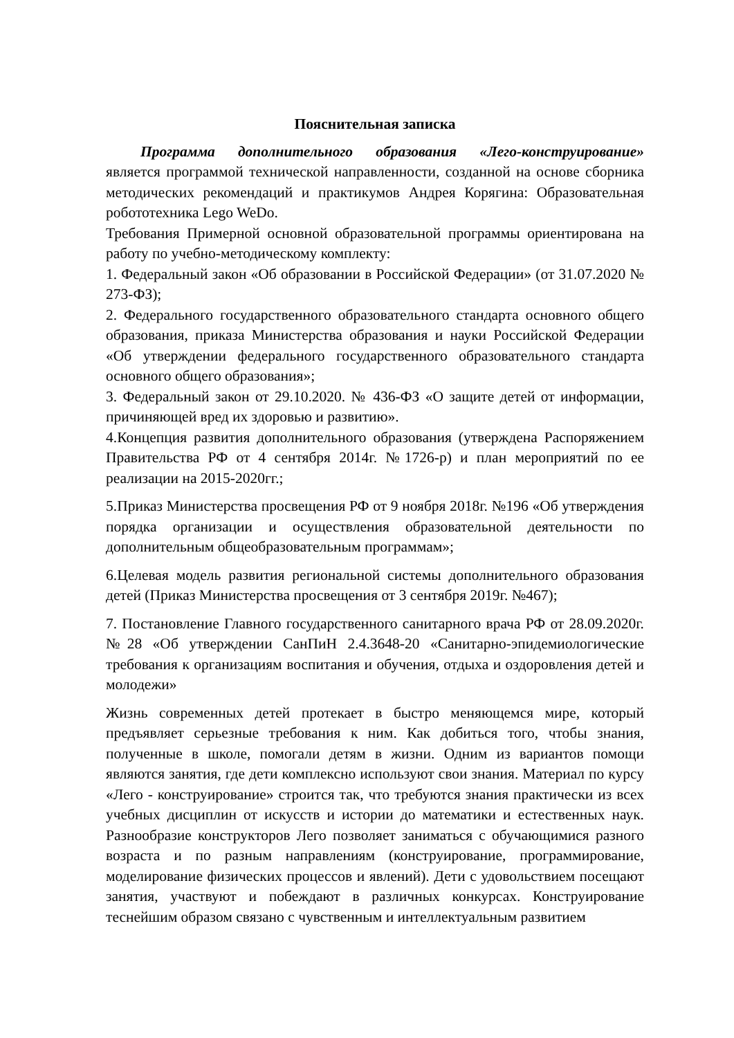Пояснительная записка
Программа дополнительного образования «Лего-конструирование» является программой технической направленности, созданной на основе сборника методических рекомендаций и практикумов Андрея Корягина: Образовательная робототехника Lego WeDo.
Требования Примерной основной образовательной программы ориентирована на работу по учебно-методическому комплекту:
1. Федеральный закон «Об образовании в Российской Федерации» (от 31.07.2020 № 273-ФЗ);
2. Федерального государственного образовательного стандарта основного общего образования, приказа Министерства образования и науки Российской Федерации «Об утверждении федерального государственного образовательного стандарта основного общего образования»;
3. Федеральный закон от 29.10.2020. № 436-ФЗ «О защите детей от информации, причиняющей вред их здоровью и развитию».
4.Концепция развития дополнительного образования (утверждена Распоряжением Правительства РФ от 4 сентября 2014г. №1726-р) и план мероприятий по ее реализации на 2015-2020гг.;
5.Приказ Министерства просвещения РФ от 9 ноября 2018г. №196 «Об утверждения порядка организации и осуществления образовательной деятельности по дополнительным общеобразовательным программам»;
6.Целевая модель развития региональной системы дополнительного образования детей (Приказ Министерства просвещения от 3 сентября 2019г. №467);
7. Постановление Главного государственного санитарного врача РФ от 28.09.2020г. №28 «Об утверждении СанПиН 2.4.3648-20 «Санитарно-эпидемиологические требования к организациям воспитания и обучения, отдыха и оздоровления детей и молодежи»
Жизнь современных детей протекает в быстро меняющемся мире, который предъявляет серьезные требования к ним. Как добиться того, чтобы знания, полученные в школе, помогали детям в жизни. Одним из вариантов помощи являются занятия, где дети комплексно используют свои знания. Материал по курсу «Лего - конструирование» строится так, что требуются знания практически из всех учебных дисциплин от искусств и истории до математики и естественных наук. Разнообразие конструкторов Лего позволяет заниматься с обучающимися разного возраста и по разным направлениям (конструирование, программирование, моделирование физических процессов и явлений). Дети с удовольствием посещают занятия, участвуют и побеждают в различных конкурсах. Конструирование теснейшим образом связано с чувственным и интеллектуальным развитием